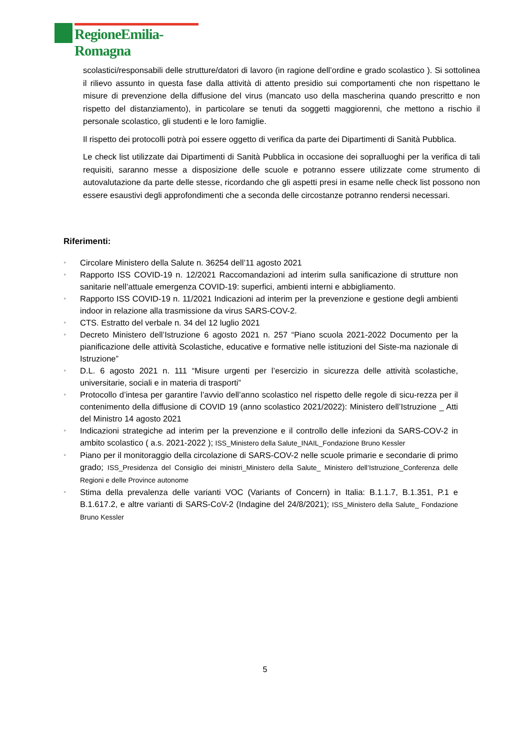RegioneEmilia-Romagna
scolastici/responsabili delle strutture/datori di lavoro (in ragione dell’ordine e grado scolastico ). Si sottolinea il rilievo assunto in questa fase dalla attività di attento presidio sui comportamenti che non rispettano le misure di prevenzione della diffusione del virus (mancato uso della mascherina quando prescritto e non rispetto del distanziamento), in particolare se tenuti da soggetti maggiorenni, che mettono a rischio il personale scolastico, gli studenti e le loro famiglie.
Il rispetto dei protocolli potrà poi essere oggetto di verifica da parte dei Dipartimenti di Sanità Pubblica.
Le check list utilizzate dai Dipartimenti di Sanità Pubblica in occasione dei sopralluoghi per la verifica di tali requisiti, saranno messe a disposizione delle scuole e potranno essere utilizzate come strumento di autovalutazione da parte delle stesse, ricordando che gli aspetti presi in esame nelle check list possono non essere esaustivi degli approfondimenti che a seconda delle circostanze potranno rendersi necessari.
Riferimenti:
▫ Circolare Ministero della Salute n. 36254 dell’11 agosto 2021
▫ Rapporto ISS COVID-19 n. 12/2021 Raccomandazioni ad interim sulla sanificazione di strutture non sanitarie nell’attuale emergenza COVID-19: superfici, ambienti interni e abbigliamento.
▫ Rapporto ISS COVID-19 n. 11/2021 Indicazioni ad interim per la prevenzione e gestione degli ambienti indoor in relazione alla trasmissione da virus SARS-COV-2.
▫ CTS. Estratto del verbale n. 34 del 12 luglio 2021
▫ Decreto Ministero dell’Istruzione 6 agosto 2021 n. 257 “Piano scuola 2021-2022 Documento per la pianificazione delle attività Scolastiche, educative e formative nelle istituzioni del Siste-ma nazionale di Istruzione”
▫ D.L. 6 agosto 2021 n. 111 “Misure urgenti per l’esercizio in sicurezza delle attività scolastiche, universitarie, sociali e in materia di trasporti”
▫ Protocollo d’intesa per garantire l’avvio dell’anno scolastico nel rispetto delle regole di sicu-rezza per il contenimento della diffusione di COVID 19 (anno scolastico 2021/2022): Ministero dell’Istruzione _ Atti del Ministro 14 agosto 2021
▫ Indicazioni strategiche ad interim per la prevenzione e il controllo delle infezioni da SARS-COV-2 in ambito scolastico ( a.s. 2021-2022 ); ISS_Ministero della Salute_INAIL_Fondazione Bruno Kessler
▫ Piano per il monitoraggio della circolazione di SARS-COV-2 nelle scuole primarie e secondarie di primo grado; ISS_Presidenza del Consiglio dei ministri_Ministero della Salute_ Ministero dell’Istruzione_Conferenza delle Regioni e delle Province autonome
▫ Stima della prevalenza delle varianti VOC (Variants of Concern) in Italia: B.1.1.7, B.1.351, P.1 e B.1.617.2, e altre varianti di SARS-CoV-2 (Indagine del 24/8/2021); ISS_Ministero della Salute_ Fondazione Bruno Kessler
5